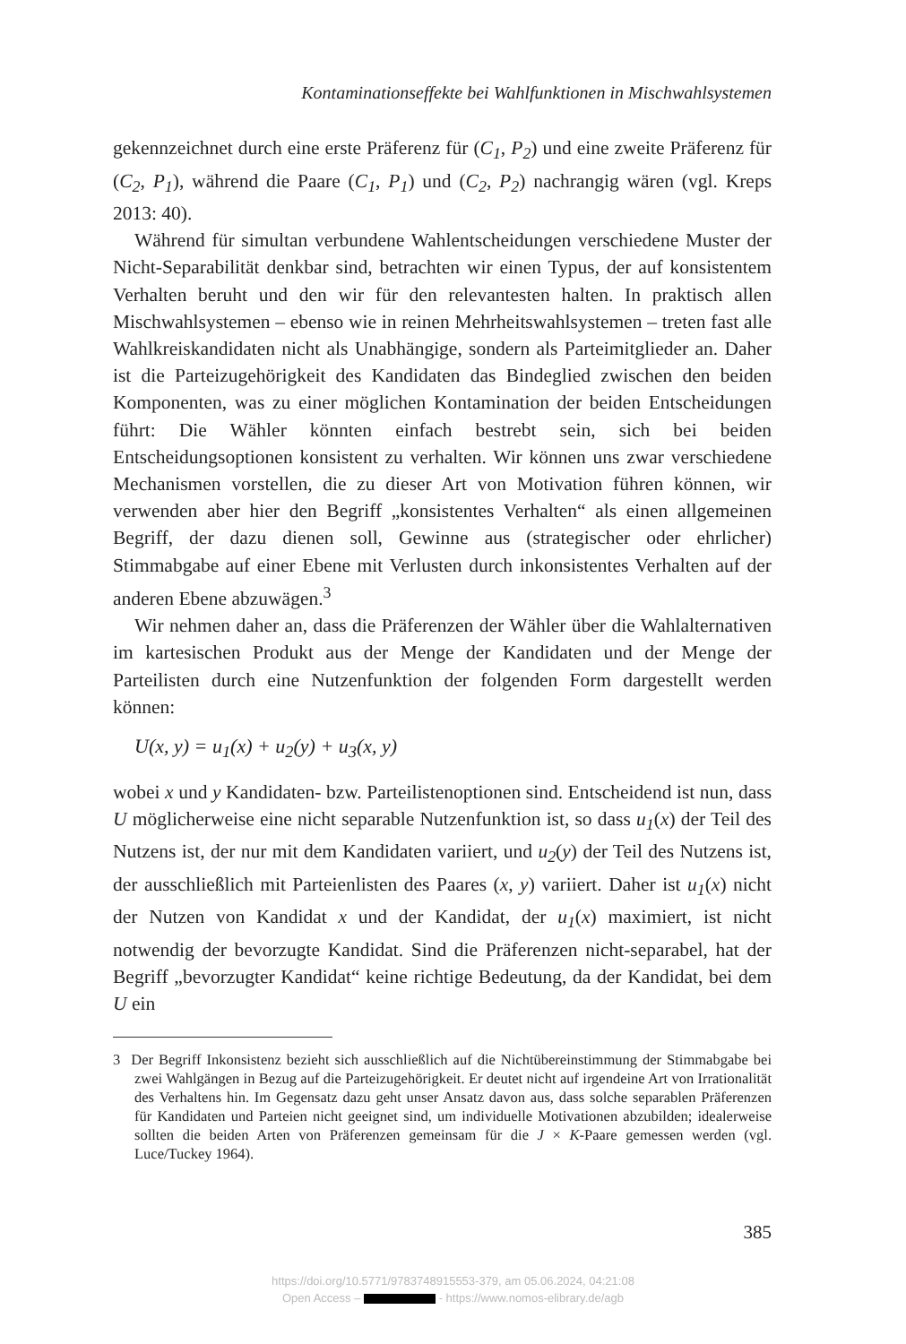Kontaminationseffekte bei Wahlfunktionen in Mischwahlsystemen
gekennzeichnet durch eine erste Präferenz für (C<sub>1</sub>, P<sub>2</sub>) und eine zweite Präferenz für (C<sub>2</sub>, P<sub>1</sub>), während die Paare (C<sub>1</sub>, P<sub>1</sub>) und (C<sub>2</sub>, P<sub>2</sub>) nachrangig wären (vgl. Kreps 2013: 40).
Während für simultan verbundene Wahlentscheidungen verschiedene Muster der Nicht-Separabilität denkbar sind, betrachten wir einen Typus, der auf konsistentem Verhalten beruht und den wir für den relevantesten halten. In praktisch allen Mischwahlsystemen – ebenso wie in reinen Mehrheitswahlsystemen – treten fast alle Wahlkreiskandidaten nicht als Unabhängige, sondern als Parteimitglieder an. Daher ist die Parteizugehörigkeit des Kandidaten das Bindeglied zwischen den beiden Komponenten, was zu einer möglichen Kontamination der beiden Entscheidungen führt: Die Wähler könnten einfach bestrebt sein, sich bei beiden Entscheidungsoptionen konsistent zu verhalten. Wir können uns zwar verschiedene Mechanismen vorstellen, die zu dieser Art von Motivation führen können, wir verwenden aber hier den Begriff „konsistentes Verhalten“ als einen allgemeinen Begriff, der dazu dienen soll, Gewinne aus (strategischer oder ehrlicher) Stimmabgabe auf einer Ebene mit Verlusten durch inkonsistentes Verhalten auf der anderen Ebene abzuwägen.<sup>3</sup>
Wir nehmen daher an, dass die Präferenzen der Wähler über die Wahlalternativen im kartesischen Produkt aus der Menge der Kandidaten und der Menge der Parteilisten durch eine Nutzenfunktion der folgenden Form dargestellt werden können:
U(x, y) = u<sub>1</sub>(x) + u<sub>2</sub>(y) + u<sub>3</sub>(x, y)
wobei x und y Kandidaten- bzw. Parteilistenoptionen sind. Entscheidend ist nun, dass U möglicherweise eine nicht separable Nutzenfunktion ist, so dass u<sub>1</sub>(x) der Teil des Nutzens ist, der nur mit dem Kandidaten variiert, und u<sub>2</sub>(y) der Teil des Nutzens ist, der ausschließlich mit Parteienlisten des Paares (x, y) variiert. Daher ist u<sub>1</sub>(x) nicht der Nutzen von Kandidat x und der Kandidat, der u<sub>1</sub>(x) maximiert, ist nicht notwendig der bevorzugte Kandidat. Sind die Präferenzen nicht-separabel, hat der Begriff „bevorzugter Kandidat“ keine richtige Bedeutung, da der Kandidat, bei dem U ein
3 Der Begriff Inkonsistenz bezieht sich ausschließlich auf die Nichtübereinstimmung der Stimmabgabe bei zwei Wahlgängen in Bezug auf die Parteizugehörigkeit. Er deutet nicht auf irgendeine Art von Irrationalität des Verhaltens hin. Im Gegensatz dazu geht unser Ansatz davon aus, dass solche separablen Präferenzen für Kandidaten und Parteien nicht geeignet sind, um individuelle Motivationen abzubilden; idealerweise sollten die beiden Arten von Präferenzen gemeinsam für die J × K-Paare gemessen werden (vgl. Luce/Tuckey 1964).
385
https://doi.org/10.5771/9783748915553-379, am 05.06.2024, 04:21:08
Open Access – - https://www.nomos-elibrary.de/agb